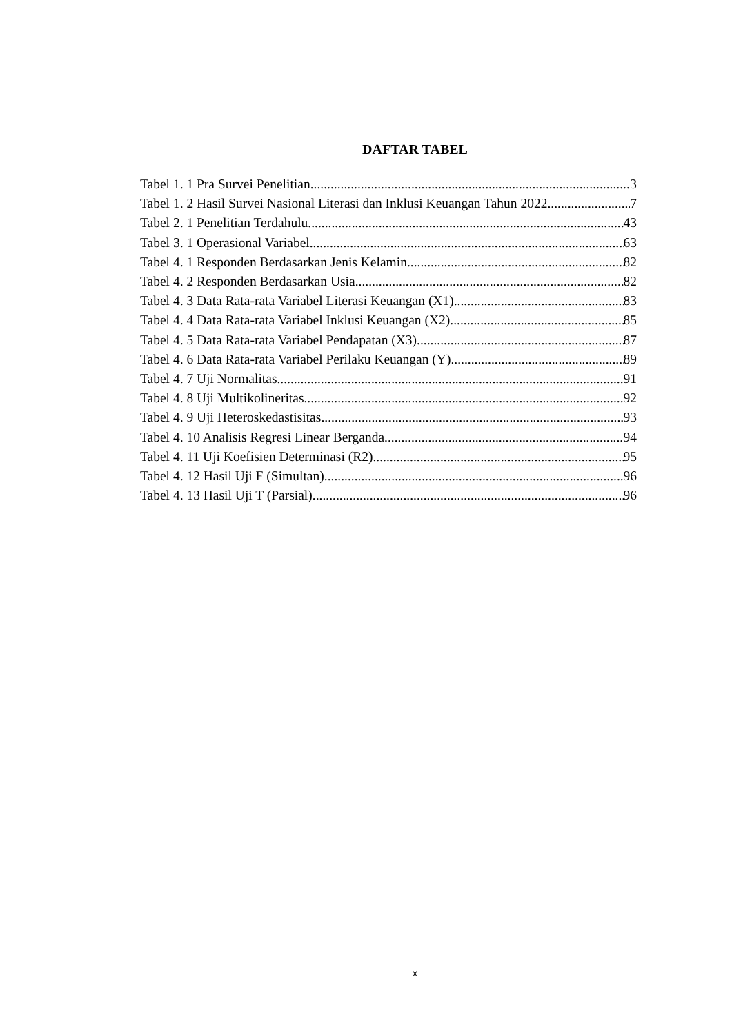DAFTAR TABEL
Tabel 1. 1 Pra Survei Penelitian 3
Tabel 1. 2 Hasil Survei Nasional Literasi dan Inklusi Keuangan Tahun 2022 7
Tabel 2. 1 Penelitian Terdahulu 43
Tabel 3. 1 Operasional Variabel 63
Tabel 4. 1 Responden Berdasarkan Jenis Kelamin 82
Tabel 4. 2 Responden Berdasarkan Usia 82
Tabel 4. 3 Data Rata-rata Variabel Literasi Keuangan (X1) 83
Tabel 4. 4 Data Rata-rata Variabel Inklusi Keuangan (X2) 85
Tabel 4. 5 Data Rata-rata Variabel Pendapatan (X3) 87
Tabel 4. 6 Data Rata-rata Variabel Perilaku Keuangan (Y) 89
Tabel 4. 7 Uji Normalitas 91
Tabel 4. 8 Uji Multikolineritas 92
Tabel 4. 9 Uji Heteroskedastisitas 93
Tabel 4. 10 Analisis Regresi Linear Berganda 94
Tabel 4. 11 Uji Koefisien Determinasi (R2) 95
Tabel 4. 12 Hasil Uji F (Simultan) 96
Tabel 4. 13 Hasil Uji T (Parsial) 96
x